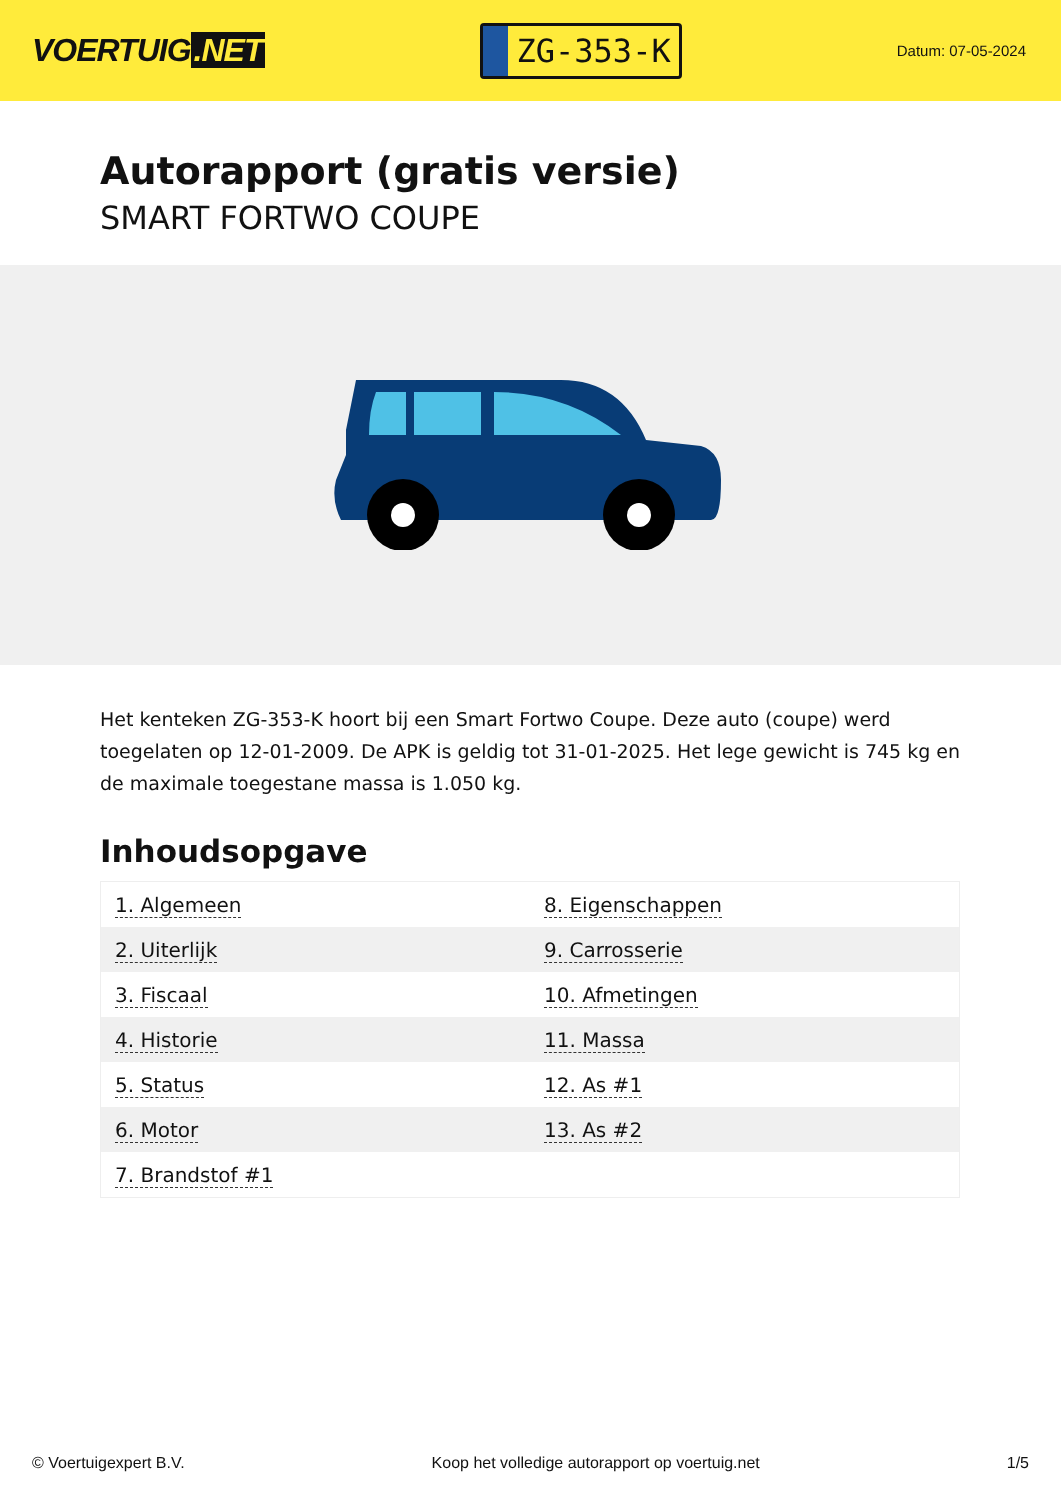VOERTUIG.NET
ZG-353-K
Datum: 07-05-2024
Autorapport (gratis versie)
SMART FORTWO COUPE
Het kenteken ZG-353-K hoort bij een Smart Fortwo Coupe. Deze auto (coupe) werd toegelaten op 12-01-2009. De APK is geldig tot 31-01-2025. Het lege gewicht is 745 kg en de maximale toegestane massa is 1.050 kg.
Inhoudsopgave
| 1. Algemeen | 8. Eigenschappen |
| 2. Uiterlijk | 9. Carrosserie |
| 3. Fiscaal | 10. Afmetingen |
| 4. Historie | 11. Massa |
| 5. Status | 12. As #1 |
| 6. Motor | 13. As #2 |
| 7. Brandstof #1 | |
© Voertuigexpert B.V. Koop het volledige autorapport op voertuig.net
1/5